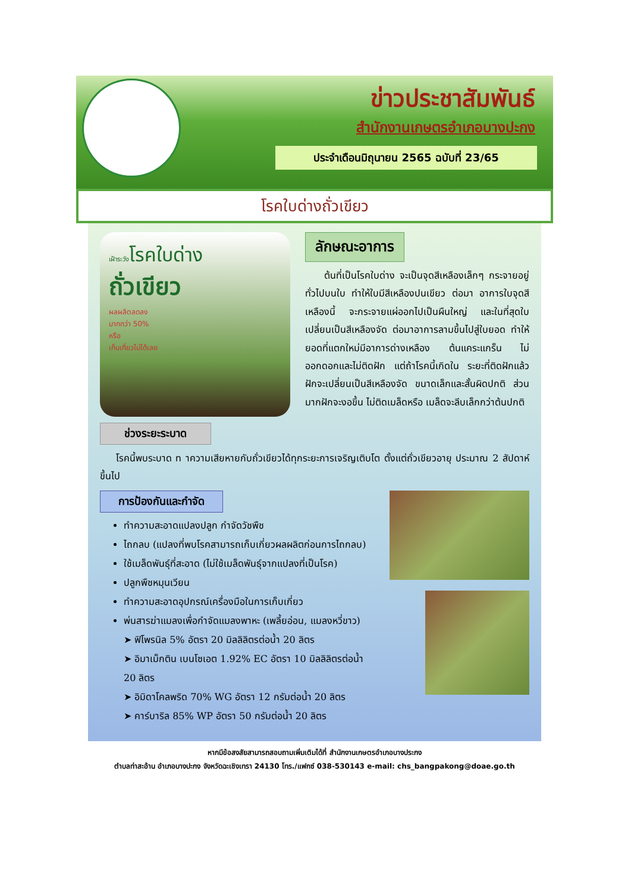ข่าวประชาสัมพันธ์
สำนักงานเกษตรอำเภอบางปะกง
ประจำเดือนมิถุนายน 2565 ฉบับที่ 23/65
โรคใบด่างถั่วเขียว
เฝ้าระวัง โรคใบด่าง
ถั่วเขียว
ผลผลิตลดลง
มากกว่า 50%
หรือ
เก็บเกี่ยวไม่ได้เลย
ช่วงระยะระบาด
ลักษณะอาการ
ต้นที่เป็นโรคใบด่าง จะเป็นจุดสีเหลืองเล็กๆ กระจายอยู่ทั่วไปบนใบ ทำให้ใบมีสีเหลืองปนเขียว ต่อมา อาการใบจุดสีเหลืองนี้ จะกระจายแผ่ออกไปเป็นผืนใหญ่ และในที่สุดใบเปลี่ยนเป็นสีเหลืองจัด ต่อมาอาการลามขึ้นไปสู่ใบยอด ทำให้ยอดที่แตกใหม่มีอาการด่างเหลือง ต้นแคระแกร็น ไม่ออกดอกและไม่ติดฝัก แต่ถ้าโรคนี้เกิดใน ระยะที่ติดฝักแล้ว ฝักจะเปลี่ยนเป็นสีเหลืองจัด ขนาดเล็กและสั้นผิดปกติ ส่วนมากฝักจะงอขึ้น ไม่ติดเมล็ดหรือ เมล็ดจะลีบเล็กกว่าต้นปกติ
โรคนี้พบระบาด ท าความเสียหายกับถั่วเขียวได้ทุกระยะการเจริญเติบโต ตั้งแต่ถั่วเขียวอายุ ประมาณ 2 สัปดาห์ขึ้นไป
การป้องกันและกำจัด
ทำความสะอาดแปลงปลูก กำจัดวัชพืช
ไถกลบ (แปลงที่พบโรคสามารถเก็บเกี่ยวผลผลิตก่อนการไถกลบ)
ใช้เมล็ดพันธุ์ที่สะอาด (ไม่ใช้เมล็ดพันธุ์จากแปลงที่เป็นโรค)
ปลูกพืชหมุนเวียน
ทำความสะอาดอุปกรณ์เครื่องมือในการเก็บเกี่ยว
พ่นสารฆ่าแมลงเพื่อกำจัดแมลงพาหะ (เพลี้ยอ่อน, แมลงหวี่ขาว)
➤ ฟิโพรนิล 5% อัตรา 20 มิลลิลิตรต่อน้ำ 20 ลิตร
➤ อิมาเม็กติน เบนโซเอต 1.92% EC อัตรา 10 มิลลิลิตรต่อน้ำ 20 ลิตร
➤ อิมิดาโคลพริด 70% WG อัตรา 12 กรัมต่อน้ำ 20 ลิตร
➤ คาร์บาริล 85% WP อัตรา 50 กรัมต่อน้ำ 20 ลิตร
หากมีข้อสงสัยสามารถสอบถามเพิ่มเติมได้ที่ สำนักงานเกษตรอำเภอบางประกง
ตำบลท่าสะอ้าน อำเภอบางปะกง จังหวัดฉะเชิงเทรา 24130 โทร./แฟกซ์ 038-530143 e-mail: chs_bangpakong@doae.go.th